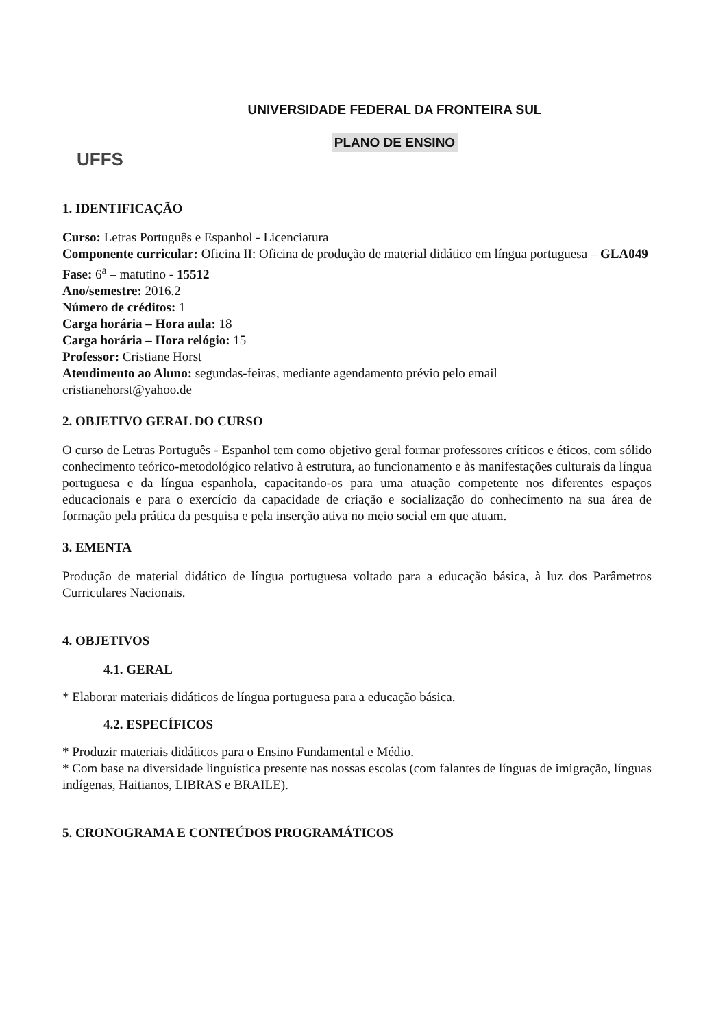UFFS
UNIVERSIDADE FEDERAL DA FRONTEIRA SUL
PLANO DE ENSINO
1. IDENTIFICAÇÃO
Curso: Letras Português e Espanhol - Licenciatura
Componente curricular: Oficina II: Oficina de produção de material didático em língua portuguesa – GLA049
Fase: 6<sup>a</sup> – matutino - 15512
Ano/semestre: 2016.2
Número de créditos: 1
Carga horária – Hora aula: 18
Carga horária – Hora relógio: 15
Professor: Cristiane Horst
Atendimento ao Aluno: segundas-feiras, mediante agendamento prévio pelo email
cristianehorst@yahoo.de
2. OBJETIVO GERAL DO CURSO
O curso de Letras Português - Espanhol tem como objetivo geral formar professores críticos e éticos, com sólido conhecimento teórico-metodológico relativo à estrutura, ao funcionamento e às manifestações culturais da língua portuguesa e da língua espanhola, capacitando-os para uma atuação competente nos diferentes espaços educacionais e para o exercício da capacidade de criação e socialização do conhecimento na sua área de formação pela prática da pesquisa e pela inserção ativa no meio social em que atuam.
3. EMENTA
Produção de material didático de língua portuguesa voltado para a educação básica, à luz dos Parâmetros Curriculares Nacionais.
4. OBJETIVOS
4.1. GERAL
* Elaborar materiais didáticos de língua portuguesa para a educação básica.
4.2. ESPECÍFICOS
* Produzir materiais didáticos para o Ensino Fundamental e Médio.
* Com base na diversidade linguística presente nas nossas escolas (com falantes de línguas de imigração, línguas indígenas, Haitianos, LIBRAS e BRAILE).
5. CRONOGRAMA E CONTEÚDOS PROGRAMÁTICOS